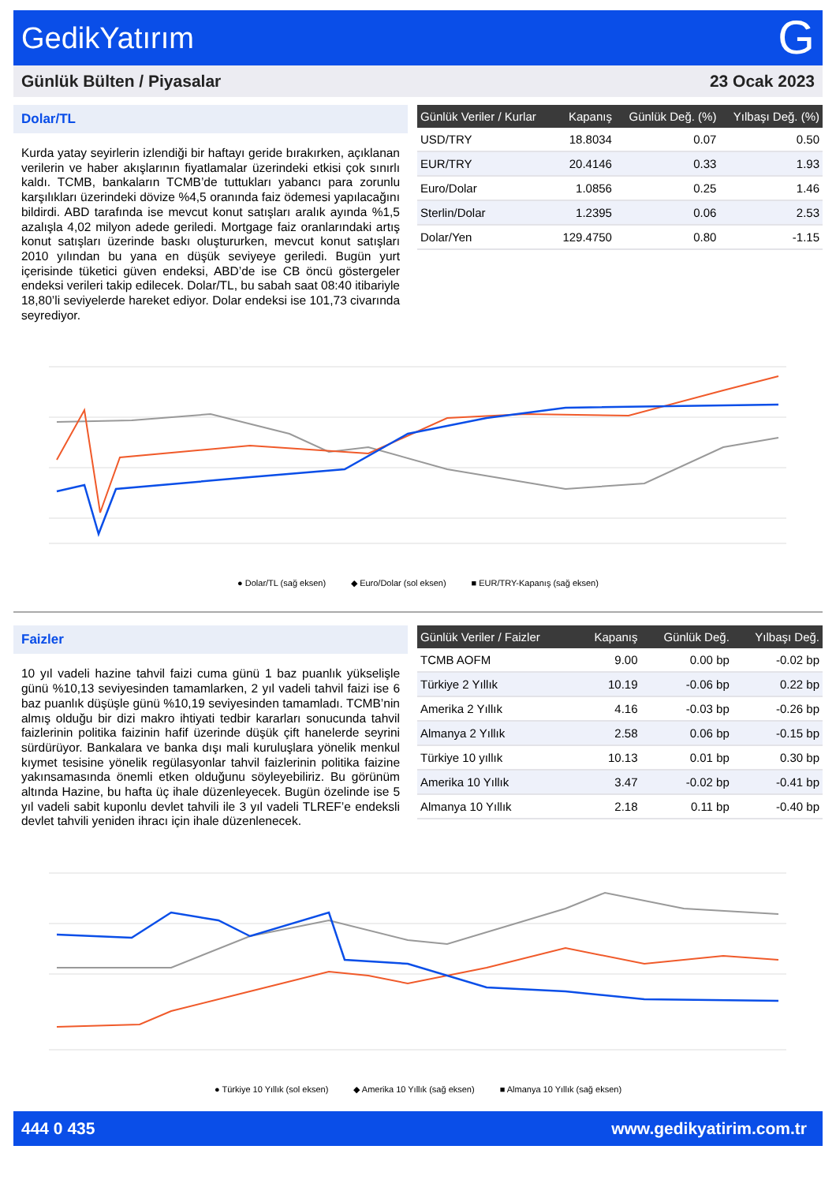GedikYatırım G
Günlük Bülten / Piyasalar 23 Ocak 2023
Dolar/TL
Kurda yatay seyirlerin izlendiği bir haftayı geride bırakırken, açıklanan verilerin ve haber akışlarının fiyatlamalar üzerindeki etkisi çok sınırlı kaldı. TCMB, bankaların TCMB’de tuttukları yabancı para zorunlu karşılıkları üzerindeki dövize %4,5 oranında faiz ödemesi yapılacağını bildirdi. ABD tarafında ise mevcut konut satışları aralık ayında %1,5 azalışla 4,02 milyon adede geriledi. Mortgage faiz oranlarındaki artış konut satışları üzerinde baskı oluştururken, mevcut konut satışları 2010 yılından bu yana en düşük seviyeye geriledi. Bugün yurt içerisinde tüketici güven endeksi, ABD’de ise CB öncü göstergeler endeksi verileri takip edilecek. Dolar/TL, bu sabah saat 08:40 itibariyle 18,80’li seviyelerde hareket ediyor. Dolar endeksi ise 101,73 civarında seyrediyor.
| Günlük Veriler / Kurlar | Kapanış | Günlük Değ. (%) | Yılbaşı Değ. (%) |
| --- | --- | --- | --- |
| USD/TRY | 18.8034 | 0.07 | 0.50 |
| EUR/TRY | 20.4146 | 0.33 | 1.93 |
| Euro/Dolar | 1.0856 | 0.25 | 1.46 |
| Sterlin/Dolar | 1.2395 | 0.06 | 2.53 |
| Dolar/Yen | 129.4750 | 0.80 | -1.15 |
● Dolar/TL (sağ eksen) ◆ Euro/Dolar (sol eksen) ■ EUR/TRY-Kapanış (sağ eksen)
Faizler
10 yıl vadeli hazine tahvil faizi cuma günü 1 baz puanlık yükselişle günü %10,13 seviyesinden tamamlarken, 2 yıl vadeli tahvil faizi ise 6 baz puanlık düşüşle günü %10,19 seviyesinden tamamladı. TCMB’nin almış olduğu bir dizi makro ihtiyati tedbir kararları sonucunda tahvil faizlerinin politika faizinin hafif üzerinde düşük çift hanelerde seyrini sürdürüyor. Bankalara ve banka dışı mali kuruluşlara yönelik menkul kıymet tesisine yönelik regülasyonlar tahvil faizlerinin politika faizine yakınsamasında önemli etken olduğunu söyleyebiliriz. Bu görünüm altında Hazine, bu hafta üç ihale düzenleyecek. Bugün özelinde ise 5 yıl vadeli sabit kuponlu devlet tahvili ile 3 yıl vadeli TLREF’e endeksli devlet tahvili yeniden ihracı için ihale düzenlenecek.
| Günlük Veriler / Faizler | Kapanış | Günlük Değ. | Yılbaşı Değ. |
| --- | --- | --- | --- |
| TCMB AOFM | 9.00 | 0.00 bp | -0.02 bp |
| Türkiye 2 Yıllık | 10.19 | -0.06 bp | 0.22 bp |
| Amerika 2 Yıllık | 4.16 | -0.03 bp | -0.26 bp |
| Almanya 2 Yıllık | 2.58 | 0.06 bp | -0.15 bp |
| Türkiye 10 yıllık | 10.13 | 0.01 bp | 0.30 bp |
| Amerika 10 Yıllık | 3.47 | -0.02 bp | -0.41 bp |
| Almanya 10 Yıllık | 2.18 | 0.11 bp | -0.40 bp |
● Türkiye 10 Yıllık (sol eksen) ◆ Amerika 10 Yıllık (sağ eksen) ■ Almanya 10 Yıllık (sağ eksen)
444 0 435 www.gedikyatirim.com.tr